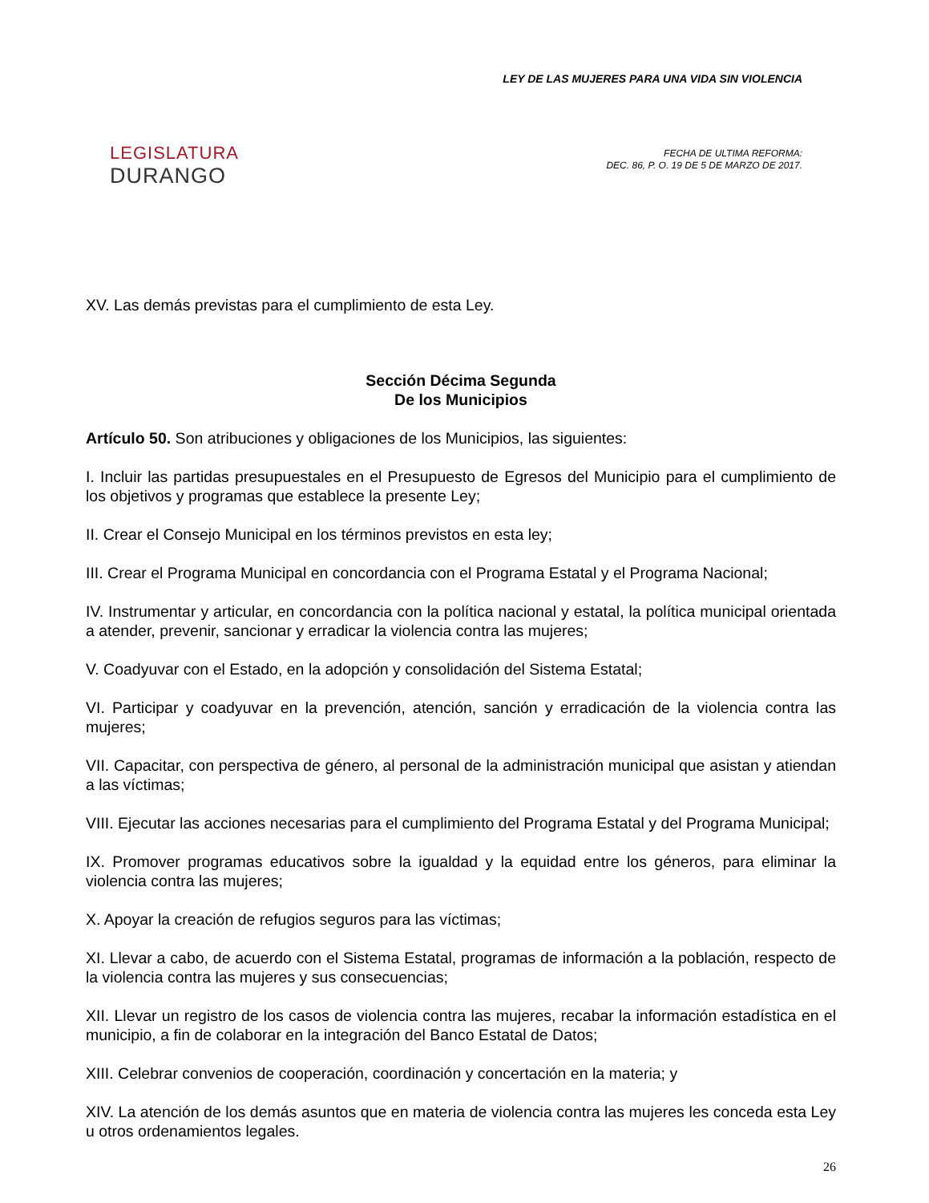LEGISLATURA
DURANGO
LEY DE LAS MUJERES PARA UNA VIDA SIN VIOLENCIA
FECHA DE ULTIMA REFORMA:
DEC. 86, P. O. 19 DE 5 DE MARZO DE 2017.
XV. Las demás previstas para el cumplimiento de esta Ley.
Sección Décima Segunda
De los Municipios
Artículo 50. Son atribuciones y obligaciones de los Municipios, las siguientes:
I. Incluir las partidas presupuestales en el Presupuesto de Egresos del Municipio para el cumplimiento de los objetivos y programas que establece la presente Ley;
II. Crear el Consejo Municipal en los términos previstos en esta ley;
III. Crear el Programa Municipal en concordancia con el Programa Estatal y el Programa Nacional;
IV. Instrumentar y articular, en concordancia con la política nacional y estatal, la política municipal orientada a atender, prevenir, sancionar y erradicar la violencia contra las mujeres;
V. Coadyuvar con el Estado, en la adopción y consolidación del Sistema Estatal;
VI. Participar y coadyuvar en la prevención, atención, sanción y erradicación de la violencia contra las mujeres;
VII. Capacitar, con perspectiva de género, al personal de la administración municipal que asistan y atiendan a las víctimas;
VIII. Ejecutar las acciones necesarias para el cumplimiento del Programa Estatal y del Programa Municipal;
IX. Promover programas educativos sobre la igualdad y la equidad entre los géneros, para eliminar la violencia contra las mujeres;
X. Apoyar la creación de refugios seguros para las víctimas;
XI. Llevar a cabo, de acuerdo con el Sistema Estatal, programas de información a la población, respecto de la violencia contra las mujeres y sus consecuencias;
XII. Llevar un registro de los casos de violencia contra las mujeres, recabar la información estadística en el municipio, a fin de colaborar en la integración del Banco Estatal de Datos;
XIII. Celebrar convenios de cooperación, coordinación y concertación en la materia; y
XIV. La atención de los demás asuntos que en materia de violencia contra las mujeres les conceda esta Ley u otros ordenamientos legales.
26